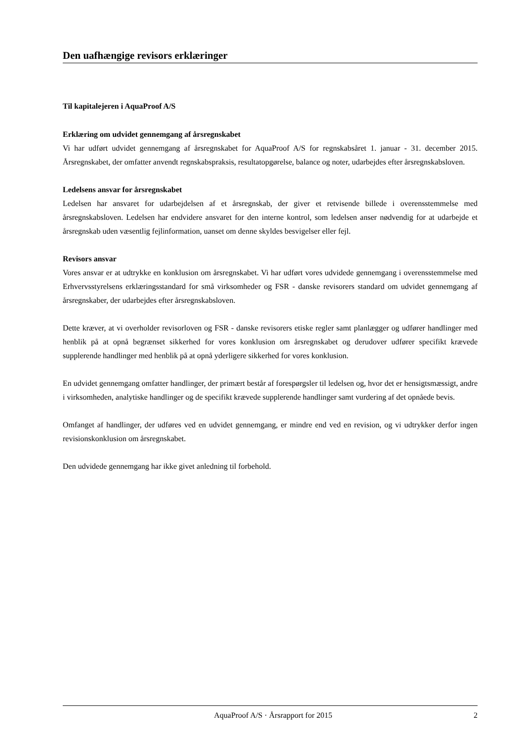Den uafhængige revisors erklæringer
Til kapitalejeren i AquaProof A/S
Erklæring om udvidet gennemgang af årsregnskabet
Vi har udført udvidet gennemgang af årsregnskabet for AquaProof A/S for regnskabsåret 1. januar - 31. december 2015. Årsregnskabet, der omfatter anvendt regnskabspraksis, resultatopgørelse, balance og noter, udarbejdes efter årsregnskabsloven.
Ledelsens ansvar for årsregnskabet
Ledelsen har ansvaret for udarbejdelsen af et årsregnskab, der giver et retvisende billede i overensstemmelse med årsregnskabsloven. Ledelsen har endvidere ansvaret for den interne kontrol, som ledelsen anser nødvendig for at udarbejde et årsregnskab uden væsentlig fejlinformation, uanset om denne skyldes besvigelser eller fejl.
Revisors ansvar
Vores ansvar er at udtrykke en konklusion om årsregnskabet. Vi har udført vores udvidede gennemgang i overensstemmelse med Erhvervsstyrelsens erklæringsstandard for små virksomheder og FSR - danske revisorers standard om udvidet gennemgang af årsregnskaber, der udarbejdes efter årsregnskabsloven.
Dette kræver, at vi overholder revisorloven og FSR - danske revisorers etiske regler samt planlægger og udfører handlinger med henblik på at opnå begrænset sikkerhed for vores konklusion om årsregnskabet og derudover udfører specifikt krævede supplerende handlinger med henblik på at opnå yderligere sikkerhed for vores konklusion.
En udvidet gennemgang omfatter handlinger, der primært består af forespørgsler til ledelsen og, hvor det er hensigtsmæssigt, andre i virksomheden, analytiske handlinger og de specifikt krævede supplerende handlinger samt vurdering af det opnåede bevis.
Omfanget af handlinger, der udføres ved en udvidet gennemgang, er mindre end ved en revision, og vi udtrykker derfor ingen revisionskonklusion om årsregnskabet.
Den udvidede gennemgang har ikke givet anledning til forbehold.
AquaProof A/S · Årsrapport for 2015 2